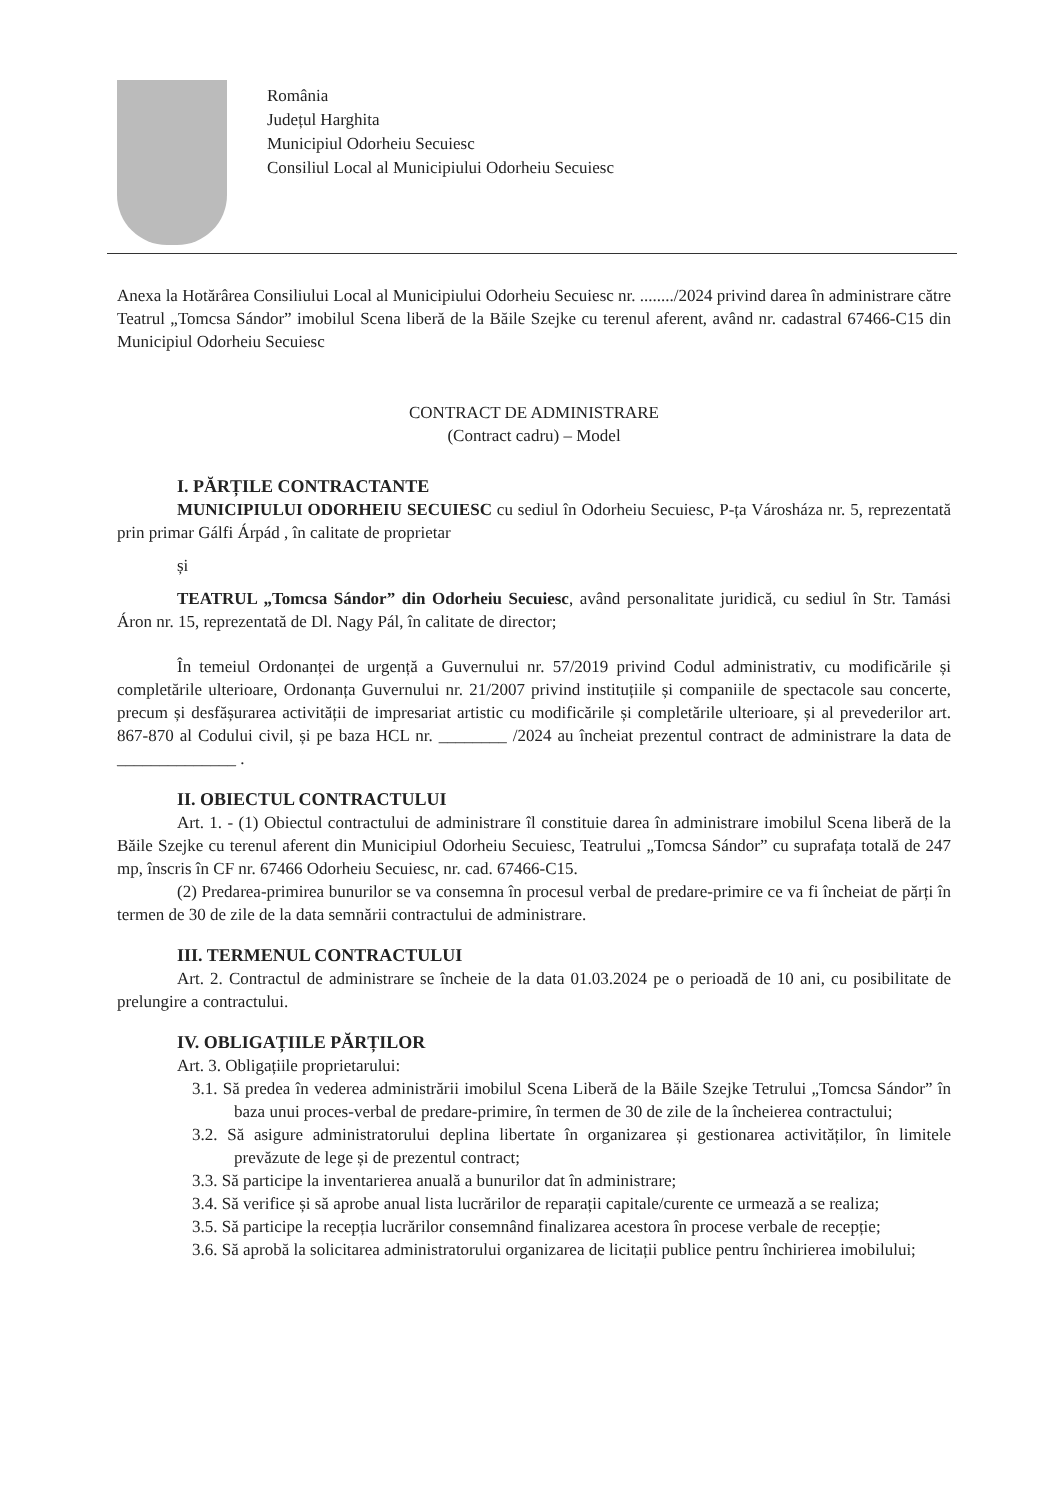România
Județul Harghita
Municipiul Odorheiu Secuiesc
Consiliul Local al Municipiului Odorheiu Secuiesc
Anexa la Hotărârea Consiliului Local al Municipiului Odorheiu Secuiesc nr. ......../2024 privind darea în administrare către Teatrul „Tomcsa Sándor” imobilul Scena liberă de la Băile Szejke cu terenul aferent, având nr. cadastral 67466-C15 din Municipiul Odorheiu Secuiesc
CONTRACT DE ADMINISTRARE
(Contract cadru) – Model
I. PĂRȚILE CONTRACTANTE
MUNICIPIULUI ODORHEIU SECUIESC cu sediul în Odorheiu Secuiesc, P-ța Városháza nr. 5, reprezentată prin primar Gálfi Árpád , în calitate de proprietar
și
TEATRUL „Tomcsa Sándor” din Odorheiu Secuiesc, având personalitate juridică, cu sediul în Str. Tamási Áron nr. 15, reprezentată de Dl. Nagy Pál, în calitate de director;
În temeiul Ordonanței de urgență a Guvernului nr. 57/2019 privind Codul administrativ, cu modificările și completările ulterioare, Ordonanța Guvernului nr. 21/2007 privind instituțiile și companiile de spectacole sau concerte, precum și desfășurarea activității de impresariat artistic cu modificările și completările ulterioare, și al prevederilor art. 867-870 al Codului civil, și pe baza HCL nr. ________ /2024 au încheiat prezentul contract de administrare la data de ______________ .
II. OBIECTUL CONTRACTULUI
Art. 1. - (1) Obiectul contractului de administrare îl constituie darea în administrare imobilul Scena liberă de la Băile Szejke cu terenul aferent din Municipiul Odorheiu Secuiesc, Teatrului „Tomcsa Sándor” cu suprafața totală de 247 mp, înscris în CF nr. 67466 Odorheiu Secuiesc, nr. cad. 67466-C15.
(2) Predarea-primirea bunurilor se va consemna în procesul verbal de predare-primire ce va fi încheiat de părți în termen de 30 de zile de la data semnării contractului de administrare.
III. TERMENUL CONTRACTULUI
Art. 2. Contractul de administrare se încheie de la data 01.03.2024 pe o perioadă de 10 ani, cu posibilitate de prelungire a contractului.
IV. OBLIGAȚIILE PĂRȚILOR
Art. 3. Obligațiile proprietarului:
3.1. Să predea în vederea administrării imobilul Scena Liberă de la Băile Szejke Tetrului „Tomcsa Sándor” în baza unui proces-verbal de predare-primire, în termen de 30 de zile de la încheierea contractului;
3.2. Să asigure administratorului deplina libertate în organizarea și gestionarea activităților, în limitele prevăzute de lege și de prezentul contract;
3.3. Să participe la inventarierea anuală a bunurilor dat în administrare;
3.4. Să verifice și să aprobe anual lista lucrărilor de reparații capitale/curente ce urmează a se realiza;
3.5. Să participe la recepția lucrărilor consemnând finalizarea acestora în procese verbale de recepție;
3.6. Să aprobă la solicitarea administratorului organizarea de licitații publice pentru închirierea imobilului;